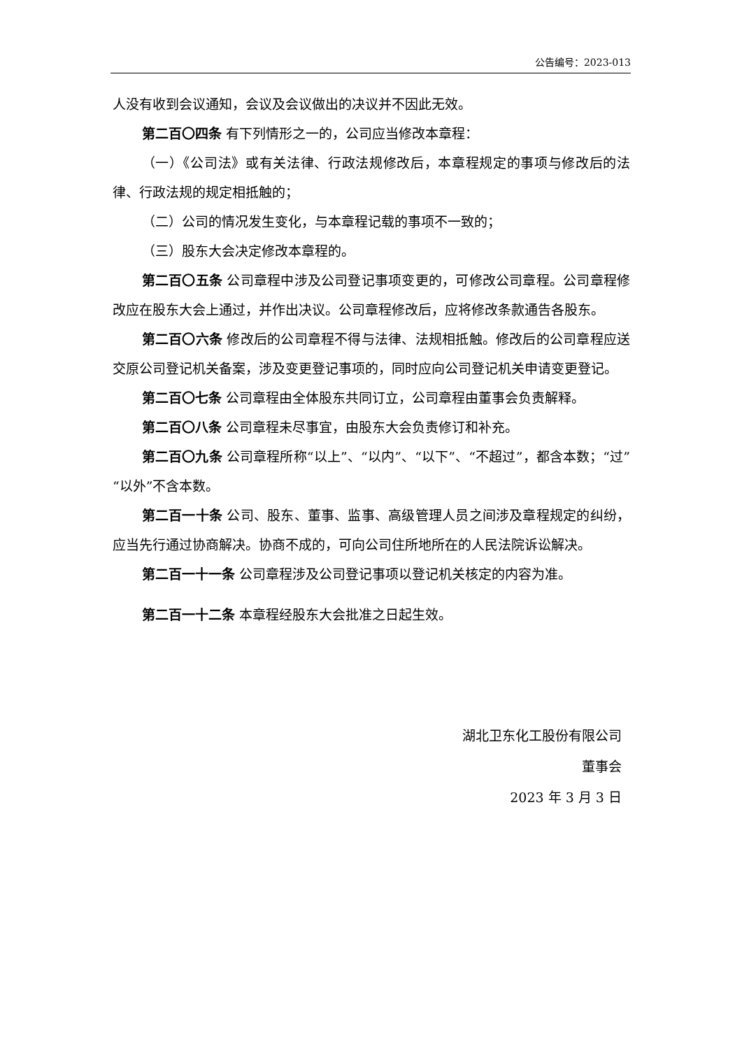公告编号：2023-013
人没有收到会议通知，会议及会议做出的决议并不因此无效。
第二百〇四条 有下列情形之一的，公司应当修改本章程：
（一）《公司法》或有关法律、行政法规修改后，本章程规定的事项与修改后的法律、行政法规的规定相抵触的；
（二）公司的情况发生变化，与本章程记载的事项不一致的；
（三）股东大会决定修改本章程的。
第二百〇五条 公司章程中涉及公司登记事项变更的，可修改公司章程。公司章程修改应在股东大会上通过，并作出决议。公司章程修改后，应将修改条款通告各股东。
第二百〇六条 修改后的公司章程不得与法律、法规相抵触。修改后的公司章程应送交原公司登记机关备案，涉及变更登记事项的，同时应向公司登记机关申请变更登记。
第二百〇七条 公司章程由全体股东共同订立，公司章程由董事会负责解释。
第二百〇八条 公司章程未尽事宜，由股东大会负责修订和补充。
第二百〇九条 公司章程所称“以上”、“以内”、“以下”、“不超过”，都含本数；“过”“以外”不含本数。
第二百一十条 公司、股东、董事、监事、高级管理人员之间涉及章程规定的纠纷，应当先行通过协商解决。协商不成的，可向公司住所地所在的人民法院诉讼解决。
第二百一十一条 公司章程涉及公司登记事项以登记机关核定的内容为准。
第二百一十二条 本章程经股东大会批准之日起生效。
湖北卫东化工股份有限公司
董事会
2023 年 3 月 3 日